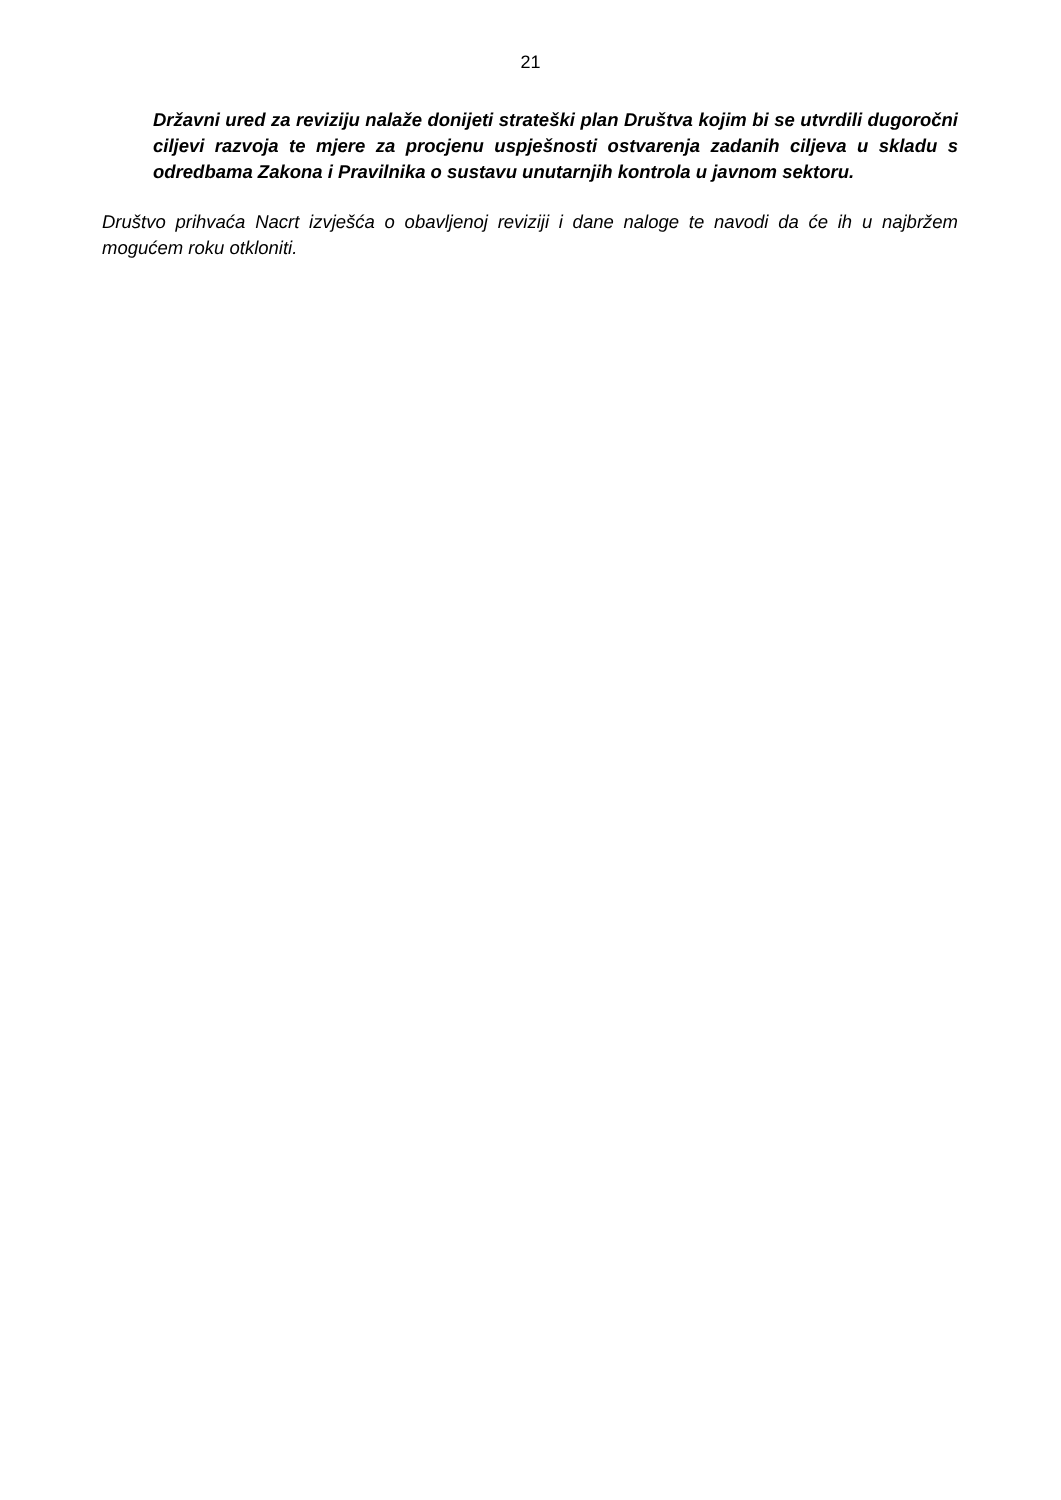21
Državni ured za reviziju nalaže donijeti strateški plan Društva kojim bi se utvrdili dugoročni ciljevi razvoja te mjere za procjenu uspješnosti ostvarenja zadanih ciljeva u skladu s odredbama Zakona i Pravilnika o sustavu unutarnjih kontrola u javnom sektoru.
Društvo prihvaća Nacrt izvješća o obavljenoj reviziji i dane naloge te navodi da će ih u najbržem mogućem roku otkloniti.